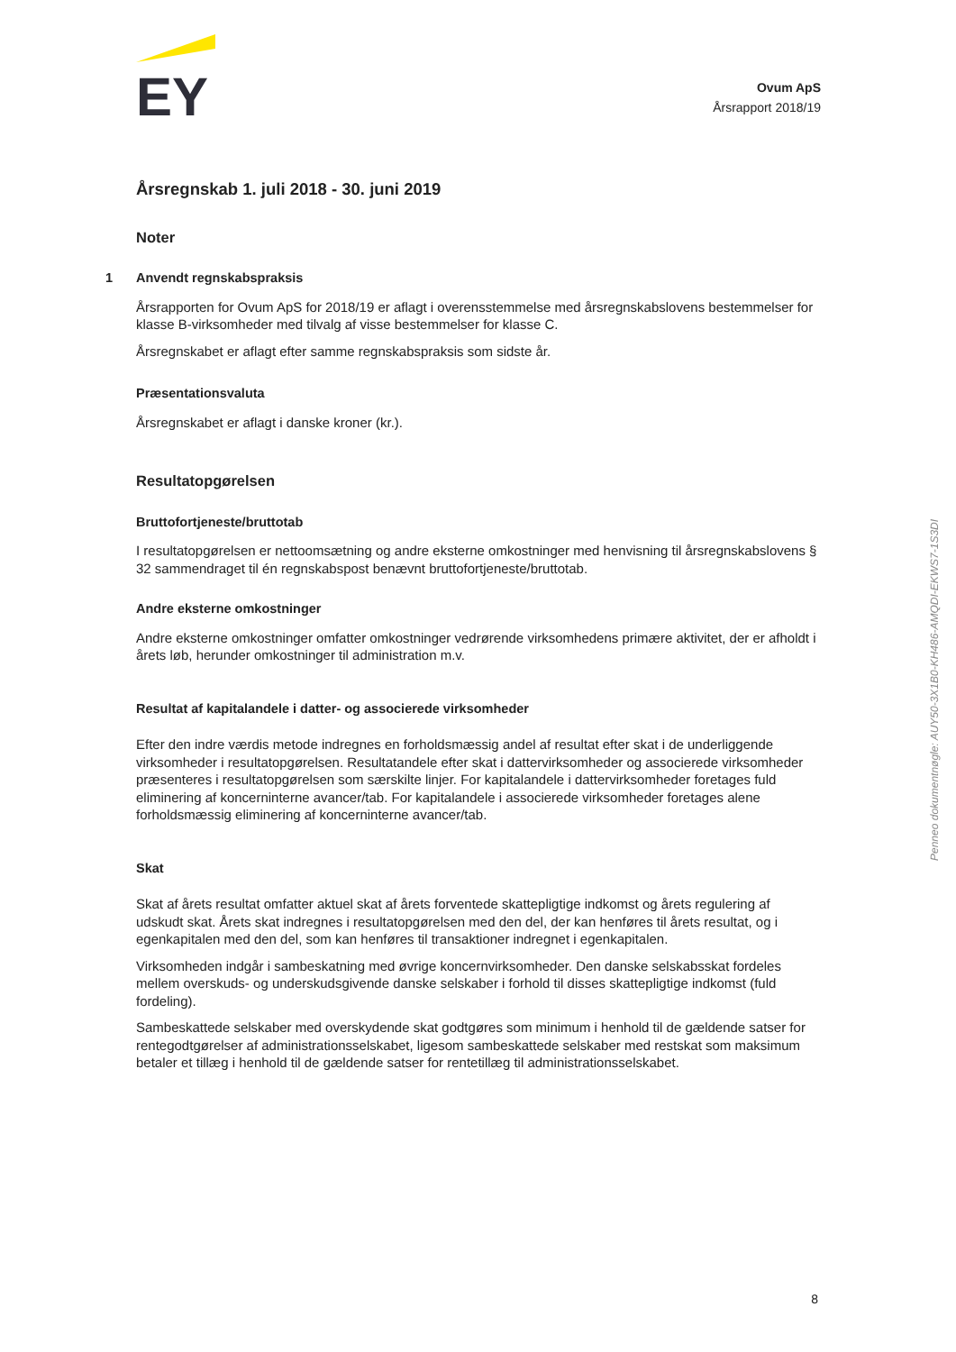EY
Ovum ApS
Årsrapport 2018/19
Årsregnskab 1. juli 2018 - 30. juni 2019
Noter
1 Anvendt regnskabspraksis
Årsrapporten for Ovum ApS for 2018/19 er aflagt i overensstemmelse med årsregnskabslovens bestemmelser for klasse B-virksomheder med tilvalg af visse bestemmelser for klasse C.
Årsregnskabet er aflagt efter samme regnskabspraksis som sidste år.
Præsentationsvaluta
Årsregnskabet er aflagt i danske kroner (kr.).
Resultatopgørelsen
Bruttofortjeneste/bruttotab
I resultatopgørelsen er nettoomsætning og andre eksterne omkostninger med henvisning til årsregnskabslovens § 32 sammendraget til én regnskabspost benævnt bruttofortjeneste/bruttotab.
Andre eksterne omkostninger
Andre eksterne omkostninger omfatter omkostninger vedrørende virksomhedens primære aktivitet, der er afholdt i årets løb, herunder omkostninger til administration m.v.
Resultat af kapitalandele i datter- og associerede virksomheder
Efter den indre værdis metode indregnes en forholdsmæssig andel af resultat efter skat i de underliggende virksomheder i resultatopgørelsen. Resultatandele efter skat i dattervirksomheder og associerede virksomheder præsenteres i resultatopgørelsen som særskilte linjer. For kapitalandele i dattervirksomheder foretages fuld eliminering af koncerninterne avancer/tab. For kapitalandele i associerede virksomheder foretages alene forholdsmæssig eliminering af koncerninterne avancer/tab.
Skat
Skat af årets resultat omfatter aktuel skat af årets forventede skattepligtige indkomst og årets regulering af udskudt skat. Årets skat indregnes i resultatopgørelsen med den del, der kan henføres til årets resultat, og i egenkapitalen med den del, som kan henføres til transaktioner indregnet i egenkapitalen.
Virksomheden indgår i sambeskatning med øvrige koncernvirksomheder. Den danske selskabsskat fordeles mellem overskuds- og underskudsgivende danske selskaber i forhold til disses skattepligtige indkomst (fuld fordeling).
Sambeskattede selskaber med overskydende skat godtgøres som minimum i henhold til de gældende satser for rentegodtgørelser af administrationsselskabet, ligesom sambeskattede selskaber med restskat som maksimum betaler et tillæg i henhold til de gældende satser for rentetillæg til administrationsselskabet.
Penneo dokumentnøgle: AUY50-3X1B0-KH486-AMQDI-EKWS7-1S3DI
8